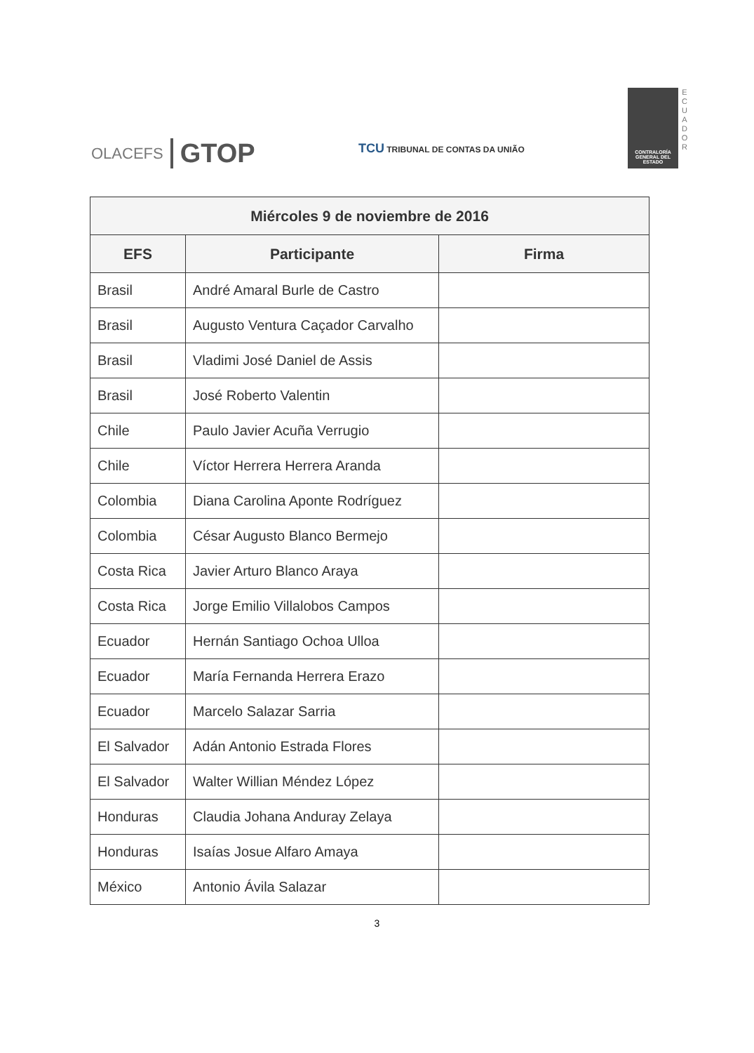OLACEFS GTOP
TCU TRIBUNAL DE CONTAS DA UNIÃO
CONTRALORÍA GENERAL DEL ESTADO
E
C
U
A
D
O
R
| Miércoles 9 de noviembre de 2016 | | |
| --- | --- | --- |
| EFS | Participante | Firma |
| Brasil | André Amaral Burle de Castro | |
| Brasil | Augusto Ventura Caçador Carvalho | |
| Brasil | Vladimi José Daniel de Assis | |
| Brasil | José Roberto Valentin | |
| Chile | Paulo Javier Acuña Verrugio | |
| Chile | Víctor Herrera Herrera Aranda | |
| Colombia | Diana Carolina Aponte Rodríguez | |
| Colombia | César Augusto Blanco Bermejo | |
| Costa Rica | Javier Arturo Blanco Araya | |
| Costa Rica | Jorge Emilio Villalobos Campos | |
| Ecuador | Hernán Santiago Ochoa Ulloa | |
| Ecuador | María Fernanda Herrera Erazo | |
| Ecuador | Marcelo Salazar Sarria | |
| El Salvador | Adán Antonio Estrada Flores | |
| El Salvador | Walter Willian Méndez López | |
| Honduras | Claudia Johana Anduray Zelaya | |
| Honduras | Isaías Josue Alfaro Amaya | |
| México | Antonio Ávila Salazar | |
3